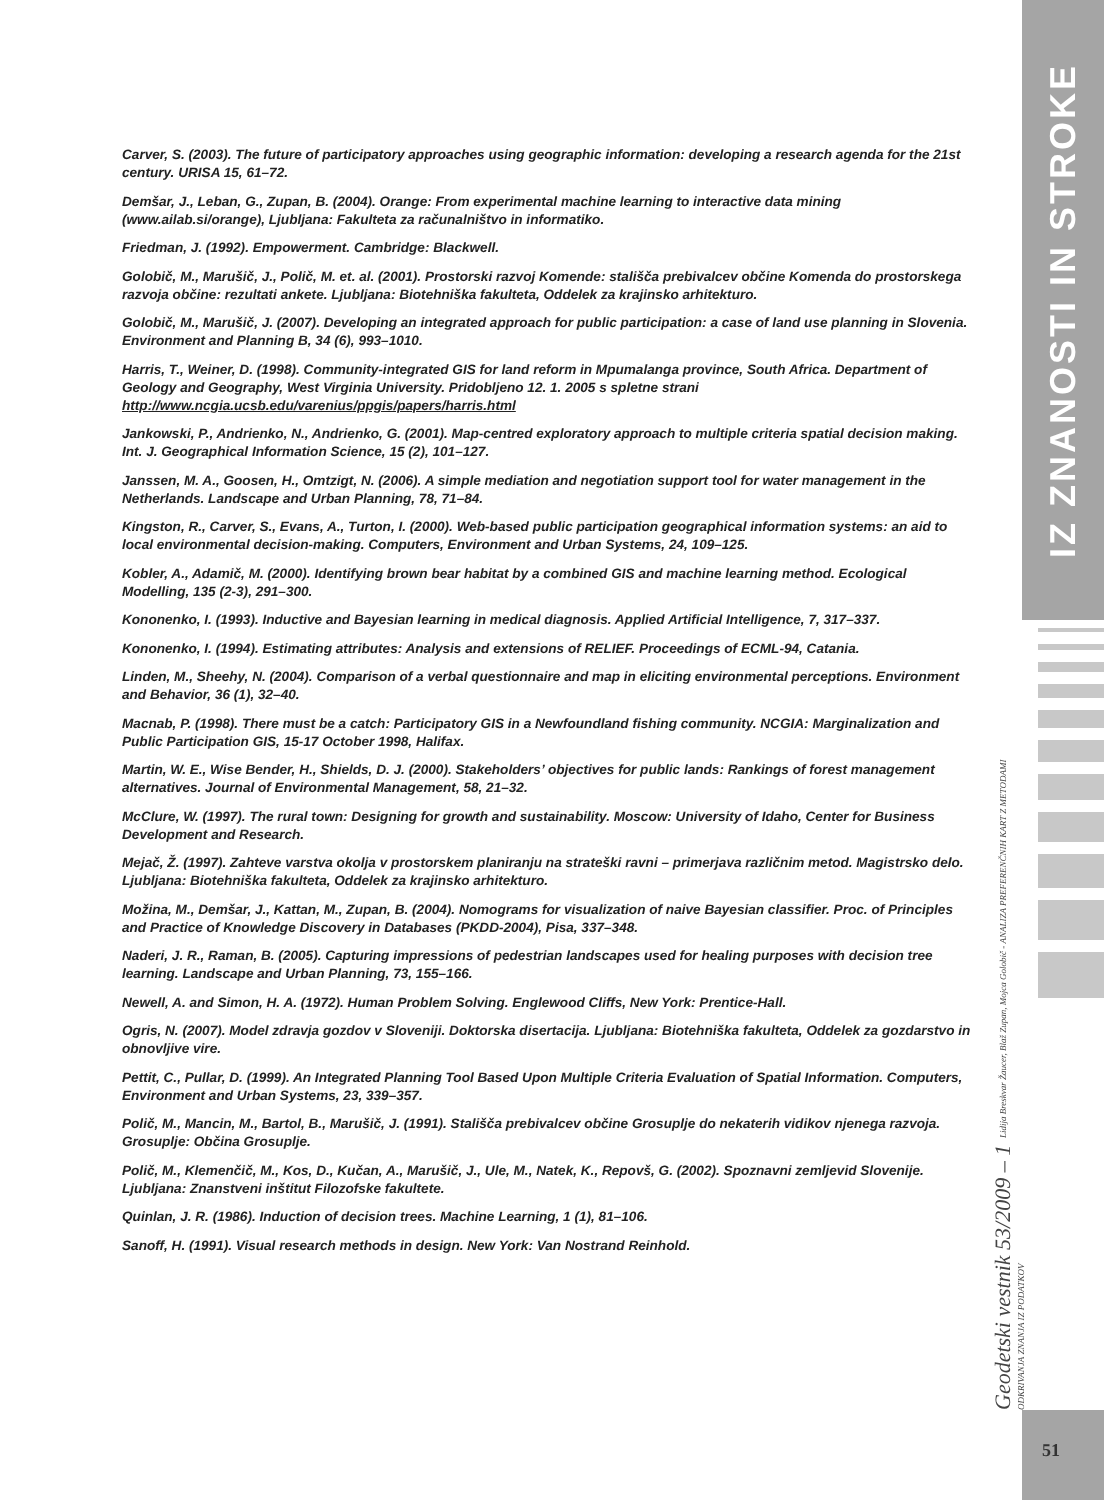Carver, S. (2003). The future of participatory approaches using geographic information: developing a research agenda for the 21st century. URISA 15, 61–72.
Demšar, J., Leban, G., Zupan, B. (2004). Orange: From experimental machine learning to interactive data mining (www.ailab.si/orange), Ljubljana: Fakulteta za računalništvo in informatiko.
Friedman, J. (1992). Empowerment. Cambridge: Blackwell.
Golobič, M., Marušič, J., Polič, M. et. al. (2001). Prostorski razvoj Komende: stališča prebivalcev občine Komenda do prostorskega razvoja občine: rezultati ankete. Ljubljana: Biotehniška fakulteta, Oddelek za krajinsko arhitekturo.
Golobič, M., Marušič, J. (2007). Developing an integrated approach for public participation: a case of land use planning in Slovenia. Environment and Planning B, 34 (6), 993–1010.
Harris, T., Weiner, D. (1998). Community-integrated GIS for land reform in Mpumalanga province, South Africa. Department of Geology and Geography, West Virginia University. Pridobljeno 12. 1. 2005 s spletne strani http://www.ncgia.ucsb.edu/varenius/ppgis/papers/harris.html
Jankowski, P., Andrienko, N., Andrienko, G. (2001). Map-centred exploratory approach to multiple criteria spatial decision making. Int. J. Geographical Information Science, 15 (2), 101–127.
Janssen, M. A., Goosen, H., Omtzigt, N. (2006). A simple mediation and negotiation support tool for water management in the Netherlands. Landscape and Urban Planning, 78, 71–84.
Kingston, R., Carver, S., Evans, A., Turton, I. (2000). Web-based public participation geographical information systems: an aid to local environmental decision-making. Computers, Environment and Urban Systems, 24, 109–125.
Kobler, A., Adamič, M. (2000). Identifying brown bear habitat by a combined GIS and machine learning method. Ecological Modelling, 135 (2-3), 291–300.
Kononenko, I. (1993). Inductive and Bayesian learning in medical diagnosis. Applied Artificial Intelligence, 7, 317–337.
Kononenko, I. (1994). Estimating attributes: Analysis and extensions of RELIEF. Proceedings of ECML-94, Catania.
Linden, M., Sheehy, N. (2004). Comparison of a verbal questionnaire and map in eliciting environmental perceptions. Environment and Behavior, 36 (1), 32–40.
Macnab, P. (1998). There must be a catch: Participatory GIS in a Newfoundland fishing community. NCGIA: Marginalization and Public Participation GIS, 15-17 October 1998, Halifax.
Martin, W. E., Wise Bender, H., Shields, D. J. (2000). Stakeholders’ objectives for public lands: Rankings of forest management alternatives. Journal of Environmental Management, 58, 21–32.
McClure, W. (1997). The rural town: Designing for growth and sustainability. Moscow: University of Idaho, Center for Business Development and Research.
Mejač, Ž. (1997). Zahteve varstva okolja v prostorskem planiranju na strateški ravni – primerjava različnim metod. Magistrsko delo. Ljubljana: Biotehniška fakulteta, Oddelek za krajinsko arhitekturo.
Možina, M., Demšar, J., Kattan, M., Zupan, B. (2004). Nomograms for visualization of naive Bayesian classifier. Proc. of Principles and Practice of Knowledge Discovery in Databases (PKDD-2004), Pisa, 337–348.
Naderi, J. R., Raman, B. (2005). Capturing impressions of pedestrian landscapes used for healing purposes with decision tree learning. Landscape and Urban Planning, 73, 155–166.
Newell, A. and Simon, H. A. (1972). Human Problem Solving. Englewood Cliffs, New York: Prentice-Hall.
Ogris, N. (2007). Model zdravja gozdov v Sloveniji. Doktorska disertacija. Ljubljana: Biotehniška fakulteta, Oddelek za gozdarstvo in obnovljive vire.
Pettit, C., Pullar, D. (1999). An Integrated Planning Tool Based Upon Multiple Criteria Evaluation of Spatial Information. Computers, Environment and Urban Systems, 23, 339–357.
Polič, M., Mancin, M., Bartol, B., Marušič, J. (1991). Stališča prebivalcev občine Grosuplje do nekaterih vidikov njenega razvoja. Grosuplje: Občina Grosuplje.
Polič, M., Klemenčič, M., Kos, D., Kučan, A., Marušič, J., Ule, M., Natek, K., Repovš, G. (2002). Spoznavni zemljevid Slovenije. Ljubljana: Znanstveni inštitut Filozofske fakultete.
Quinlan, J. R. (1986). Induction of decision trees. Machine Learning, 1 (1), 81–106.
Sanoff, H. (1991). Visual research methods in design. New York: Van Nostrand Reinhold.
IZ ZNANOSTI IN STROKE
Geodetski vestnik 53/2009 – 1 Lidija Breskvar Žaucer, Blaž Zupan, Mojca Golobič - ANALIZA PREFERENČNIH KART Z METODAMI ODKRIVANJA ZNANJA IZ PODATKOV
51